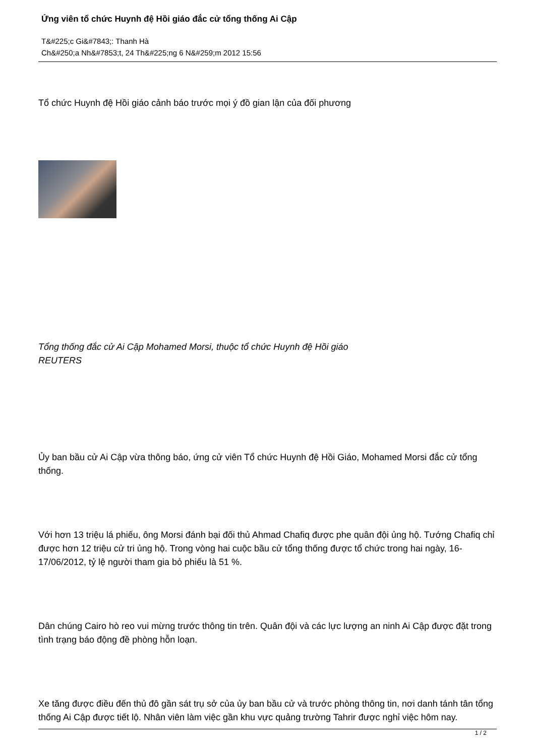Ứng viên tổ chức Huynh đệ Hồi giáo đắc cử tổng thống Ai Cập
T&#225;c Gi&#7843;: Thanh Hà
Ch&#250;a Nh&#7853;t, 24 Th&#225;ng 6 N&#259;m 2012 15:56
Tổ chức Huynh đệ Hồi giáo cảnh báo trước mọi ý đồ gian lận của đối phương
Tổng thống đắc cử Ai Cập Mohamed Morsi, thuộc tổ chức Huynh đệ Hồi giáo
REUTERS
Ủy ban bầu cử Ai Cập vừa thông báo, ứng cử viên Tổ chức Huynh đệ Hồi Giáo, Mohamed Morsi đắc cử tổng thống.
Với hơn 13 triệu lá phiếu, ông Morsi đánh bại đối thủ Ahmad Chafiq được phe quân đội ủng hộ. Tướng Chafiq chỉ được hơn 12 triệu cử tri ủng hộ. Trong vòng hai cuộc bầu cử tổng thống được tổ chức trong hai ngày, 16-17/06/2012, tỷ lệ người tham gia bỏ phiếu là 51 %.
Dân chúng Cairo hò reo vui mừng trước thông tin trên. Quân đội và các lực lượng an ninh Ai Cập được đặt trong tình trạng báo động đề phòng hỗn loạn.
Xe tăng được điều đến thủ đô gần sát trụ sở của ủy ban bầu cử và trước phòng thông tin, nơi danh tánh tân tổng thống Ai Cập được tiết lộ. Nhân viên làm việc gần khu vực quảng trường Tahrir được nghỉ việc hôm nay.
1 / 2